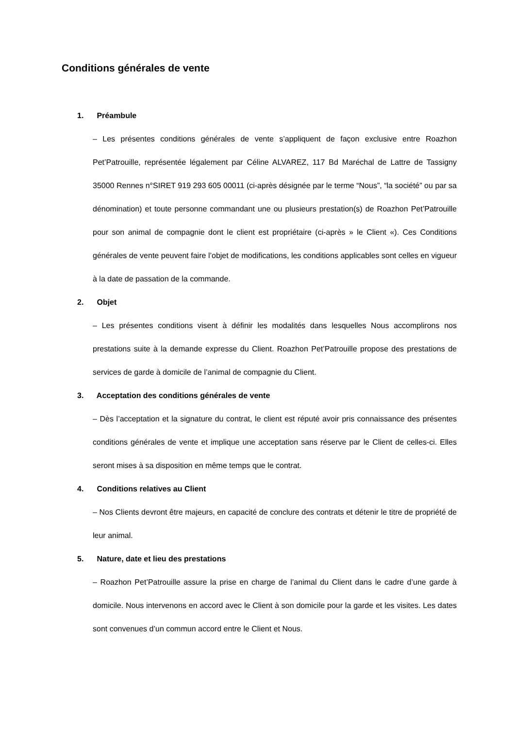Conditions générales de vente
1. Préambule
– Les présentes conditions générales de vente s’appliquent de façon exclusive entre Roazhon Pet’Patrouille, représentée légalement par Céline ALVAREZ, 117 Bd Maréchal de Lattre de Tassigny 35000 Rennes n°SIRET 919 293 605 00011 (ci-après désignée par le terme “Nous”, “la société” ou par sa dénomination) et toute personne commandant une ou plusieurs prestation(s) de Roazhon Pet’Patrouille pour son animal de compagnie dont le client est propriétaire (ci-après » le Client «). Ces Conditions générales de vente peuvent faire l’objet de modifications, les conditions applicables sont celles en vigueur à la date de passation de la commande.
2. Objet
– Les présentes conditions visent à définir les modalités dans lesquelles Nous accomplirons nos prestations suite à la demande expresse du Client. Roazhon Pet’Patrouille propose des prestations de services de garde à domicile de l’animal de compagnie du Client.
3. Acceptation des conditions générales de vente
– Dès l’acceptation et la signature du contrat, le client est réputé avoir pris connaissance des présentes conditions générales de vente et implique une acceptation sans réserve par le Client de celles-ci. Elles seront mises à sa disposition en même temps que le contrat.
4. Conditions relatives au Client
– Nos Clients devront être majeurs, en capacité de conclure des contrats et détenir le titre de propriété de leur animal.
5. Nature, date et lieu des prestations
– Roazhon Pet’Patrouille assure la prise en charge de l’animal du Client dans le cadre d’une garde à domicile. Nous intervenons en accord avec le Client à son domicile pour la garde et les visites. Les dates sont convenues d’un commun accord entre le Client et Nous.